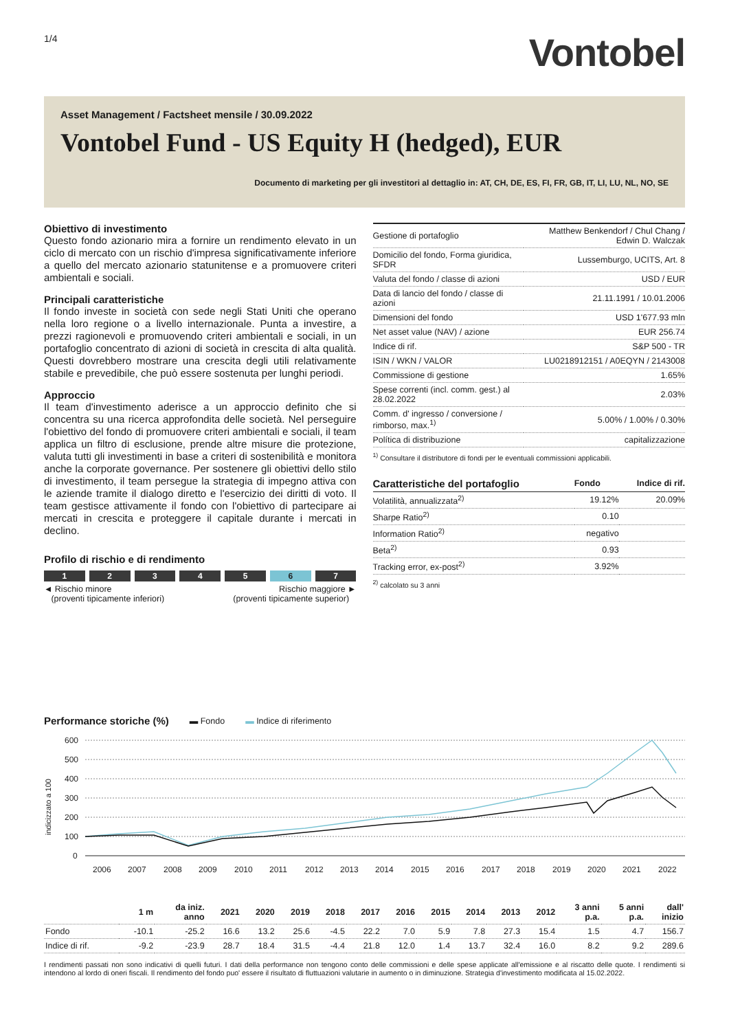1/4
Vontobel
Asset Management / Factsheet mensile / 30.09.2022
Vontobel Fund - US Equity H (hedged), EUR
Documento di marketing per gli investitori al dettaglio in: AT, CH, DE, ES, FI, FR, GB, IT, LI, LU, NL, NO, SE
Obiettivo di investimento
Questo fondo azionario mira a fornire un rendimento elevato in un ciclo di mercato con un rischio d'impresa significativamente inferiore a quello del mercato azionario statunitense e a promuovere criteri ambientali e sociali.
Principali caratteristiche
Il fondo investe in società con sede negli Stati Uniti che operano nella loro regione o a livello internazionale. Punta a investire, a prezzi ragionevoli e promuovendo criteri ambientali e sociali, in un portafoglio concentrato di azioni di società in crescita di alta qualità. Questi dovrebbero mostrare una crescita degli utili relativamente stabile e prevedibile, che può essere sostenuta per lunghi periodi.
Approccio
Il team d'investimento aderisce a un approccio definito che si concentra su una ricerca approfondita delle società. Nel perseguire l'obiettivo del fondo di promuovere criteri ambientali e sociali, il team applica un filtro di esclusione, prende altre misure die protezione, valuta tutti gli investimenti in base a criteri di sostenibilità e monitora anche la corporate governance. Per sostenere gli obiettivi dello stilo di investimento, il team persegue la strategia di impegno attiva con le aziende tramite il dialogo diretto e l'esercizio dei diritti di voto. Il team gestisce attivamente il fondo con l'obiettivo di partecipare ai mercati in crescita e proteggere il capitale durante i mercati in declino.
Profilo di rischio e di rendimento
1 2 3 4 5 6 7
◄ Rischio minore
(proventi tipicamente inferiori)
Rischio maggiore ►
(proventi tipicamente superior)
| Gestione di portafoglio | Matthew Benkendorf / Chul Chang / Edwin D. Walczak |
| Domicilio del fondo, Forma giuridica, SFDR | Lussemburgo, UCITS, Art. 8 |
| Valuta del fondo / classe di azioni | USD / EUR |
| Data di lancio del fondo / classe di azioni | 21.11.1991 / 10.01.2006 |
| Dimensioni del fondo | USD 1'677.93 mln |
| Net asset value (NAV) / azione | EUR 256.74 |
| Indice di rif. | S&P 500 - TR |
| ISIN / WKN / VALOR | LU0218912151 / A0EQYN / 2143008 |
| Commissione di gestione | 1.65% |
| Spese correnti (incl. comm. gest.) al 28.02.2022 | 2.03% |
| Comm. d' ingresso / conversione / rimborso, max.<sup>1)</sup> | 5.00% / 1.00% / 0.30% |
| Política di distribuzione | capitalizzazione |
<sup>1)</sup> Consultare il distributore di fondi per le eventuali commissioni applicabili.
| Caratteristiche del portafoglio | Fondo | Indice di rif. |
| Volatilità, annualizzata<sup>2)</sup> | 19.12% | 20.09% |
| Sharpe Ratio<sup>2)</sup> | 0.10 | |
| Information Ratio<sup>2)</sup> | negativo | |
| Beta<sup>2)</sup> | 0.93 | |
| Tracking error, ex-post<sup>2)</sup> | 3.92% | |
<sup>2)</sup> calcolato su 3 anni
Performance storiche (%)
▬ Fondo ▬ Indice di riferimento
600
500
400
300
200
100
0
indicizzato a 100
2006
2007
2008
2009
2010
2011
2012
2013
2014
2015
2016
2017
2018
2019
2020
2021
2022
| | 1 m | da iniz. anno | 2021 | 2020 | 2019 | 2018 | 2017 | 2016 | 2015 | 2014 | 2013 | 2012 | 3 anni p.a. | 5 anni p.a. | dall' inizio |
| --- | --- | --- | --- | --- | --- | --- | --- | --- | --- | --- | --- | --- | --- | --- | --- |
| Fondo | -10.1 | -25.2 | 16.6 | 13.2 | 25.6 | -4.5 | 22.2 | 7.0 | 5.9 | 7.8 | 27.3 | 15.4 | 1.5 | 4.7 | 156.7 |
| Indice di rif. | -9.2 | -23.9 | 28.7 | 18.4 | 31.5 | -4.4 | 21.8 | 12.0 | 1.4 | 13.7 | 32.4 | 16.0 | 8.2 | 9.2 | 289.6 |
I rendimenti passati non sono indicativi di quelli futuri. I dati della performance non tengono conto delle commissioni e delle spese applicate all'emissione e al riscatto delle quote. I rendimenti si intendono al lordo di oneri fiscali. Il rendimento del fondo puo' essere il risultato di fluttuazioni valutarie in aumento o in diminuzione. Strategia d'investimento modificata al 15.02.2022.